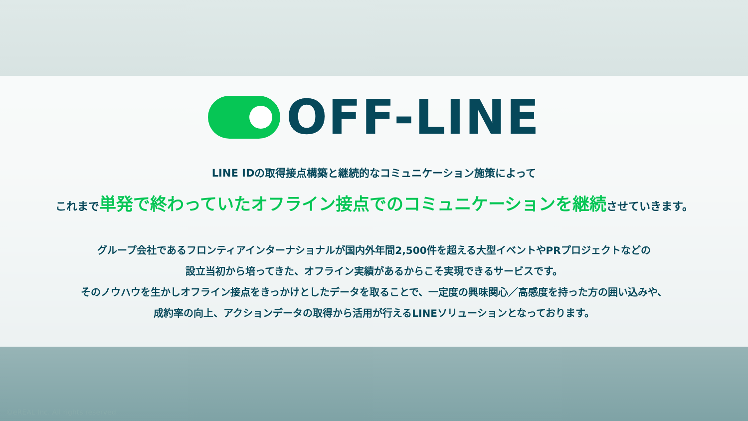OFF-LINE
LINE IDの取得接点構築と継続的なコミュニケーション施策によって
これまで単発で終わっていたオフライン接点でのコミュニケーションを継続させていきます。
グループ会社であるフロンティアインターナショナルが国内外年間2,500件を超える大型イベントやPRプロジェクトなどの
設立当初から培ってきた、オフライン実績があるからこそ実現できるサービスです。
そのノウハウを生かしオフライン接点をきっかけとしたデータを取ることで、一定度の興味関心／高感度を持った方の囲い込みや、
成約率の向上、アクションデータの取得から活用が行えるLINEソリューションとなっております。
©eREAL Inc. All rights reserved